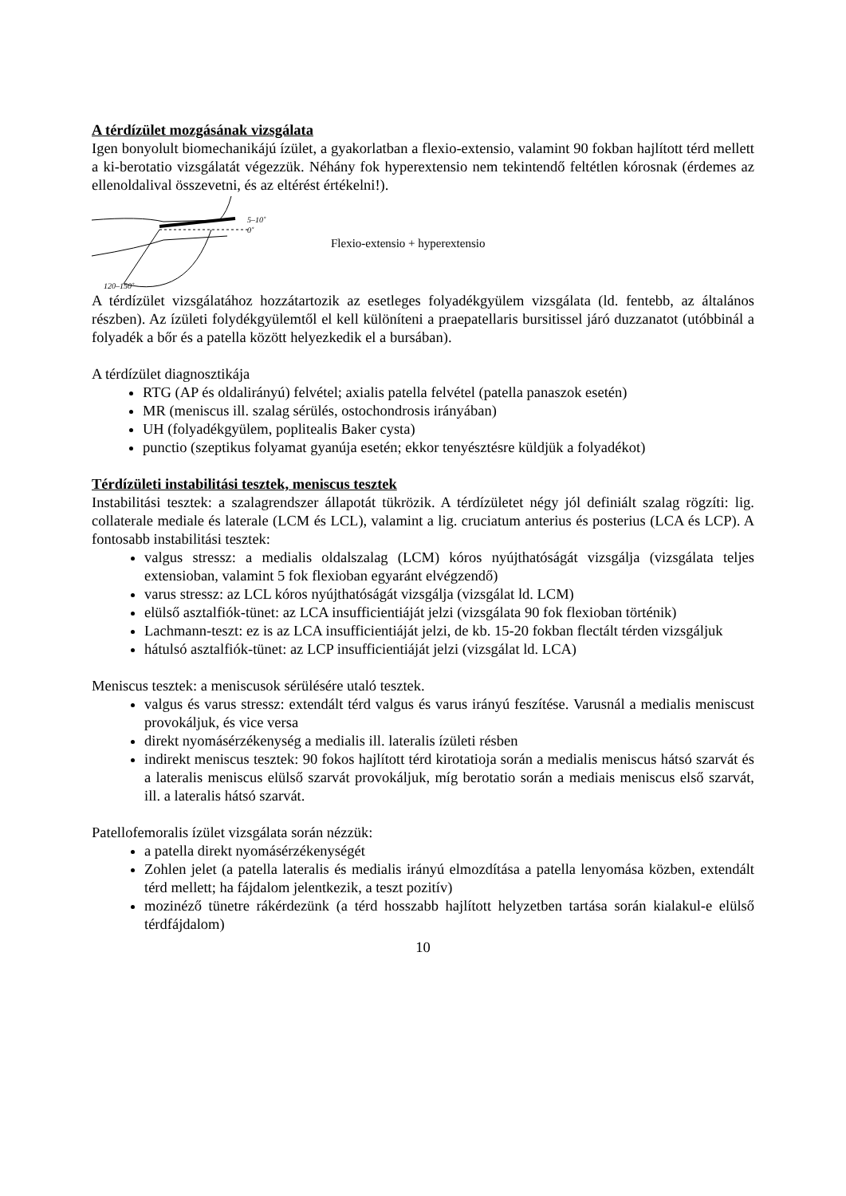A térdízület mozgásának vizsgálata
Igen bonyolult biomechanikájú ízület, a gyakorlatban a flexio-extensio, valamint 90 fokban hajlított térd mellett a ki-berotatio vizsgálatát végezzük. Néhány fok hyperextensio nem tekintendő feltétlen kórosnak (érdemes az ellenoldalival összevetni, és az eltérést értékelni!).
5–10˚
0˚
120–150˚
Flexio-extensio + hyperextensio
A térdízület vizsgálatához hozzátartozik az esetleges folyadékgyülem vizsgálata (ld. fentebb, az általános részben). Az ízületi folydékgyülemtől el kell különíteni a praepatellaris bursitissel járó duzzanatot (utóbbinál a folyadék a bőr és a patella között helyezkedik el a bursában).
A térdízület diagnosztikája
RTG (AP és oldalirányú) felvétel; axialis patella felvétel (patella panaszok esetén)
MR (meniscus ill. szalag sérülés, ostochondrosis irányában)
UH (folyadékgyülem, poplitealis Baker cysta)
punctio (szeptikus folyamat gyanúja esetén; ekkor tenyésztésre küldjük a folyadékot)
Térdízületi instabilitási tesztek, meniscus tesztek
Instabilitási tesztek: a szalagrendszer állapotát tükrözik. A térdízületet négy jól definiált szalag rögzíti: lig. collaterale mediale és laterale (LCM és LCL), valamint a lig. cruciatum anterius és posterius (LCA és LCP). A fontosabb instabilitási tesztek:
valgus stressz: a medialis oldalszalag (LCM) kóros nyújthatóságát vizsgálja (vizsgálata teljes extensioban, valamint 5 fok flexioban egyaránt elvégzendő)
varus stressz: az LCL kóros nyújthatóságát vizsgálja (vizsgálat ld. LCM)
elülső asztalfiók-tünet: az LCA insufficientiáját jelzi (vizsgálata 90 fok flexioban történik)
Lachmann-teszt: ez is az LCA insufficientiáját jelzi, de kb. 15-20 fokban flectált térden vizsgáljuk
hátulsó asztalfiók-tünet: az LCP insufficientiáját jelzi (vizsgálat ld. LCA)
Meniscus tesztek: a meniscusok sérülésére utaló tesztek.
valgus és varus stressz: extendált térd valgus és varus irányú feszítése. Varusnál a medialis meniscust provokáljuk, és vice versa
direkt nyomásérzékenység a medialis ill. lateralis ízületi résben
indirekt meniscus tesztek: 90 fokos hajlított térd kirotatioja során a medialis meniscus hátsó szarvát és a lateralis meniscus elülső szarvát provokáljuk, míg berotatio során a mediais meniscus első szarvát, ill. a lateralis hátsó szarvát.
Patellofemoralis ízület vizsgálata során nézzük:
a patella direkt nyomásérzékenységét
Zohlen jelet (a patella lateralis és medialis irányú elmozdítása a patella lenyomása közben, extendált térd mellett; ha fájdalom jelentkezik, a teszt pozitív)
mozinéző tünetre rákérdezünk (a térd hosszabb hajlított helyzetben tartása során kialakul-e elülső térdfájdalom)
10